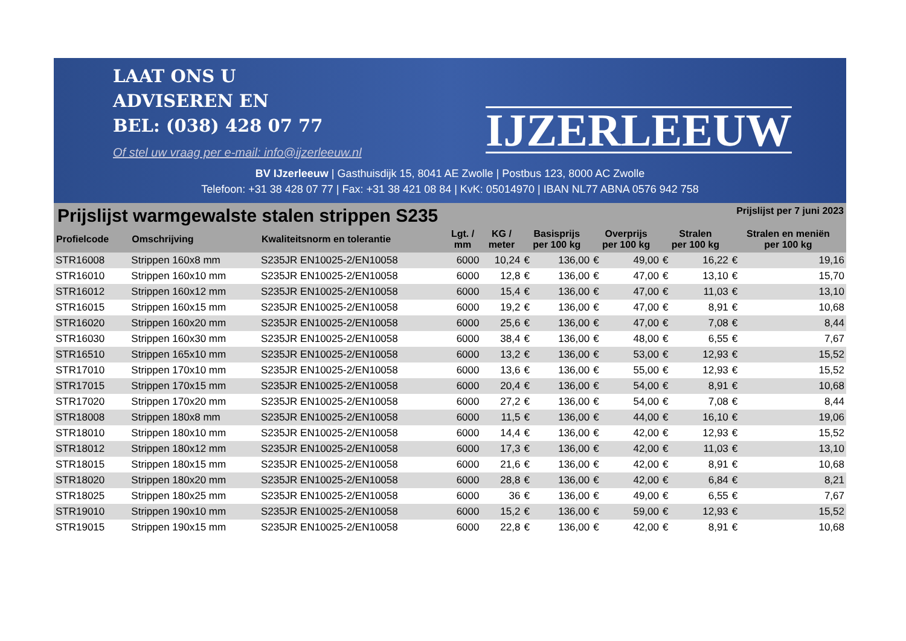LAAT ONS U
ADVISEREN EN
BEL: (038) 428 07 77
Of stel uw vraag per e-mail: info@ijzerleeuw.nl
IJZERLEEUW
BV IJzerleeuw | Gasthuisdijk 15, 8041 AE Zwolle | Postbus 123, 8000 AC Zwolle
Telefoon: +31 38 428 07 77 | Fax: +31 38 421 08 84 | KvK: 05014970 | IBAN NL77 ABNA 0576 942 758
Prijslijst warmgewalste stalen strippen S235
Prijslijst per 7 juni 2023
| Profielcode | Omschrijving | Kwaliteitsnorm en tolerantie | Lgt. / mm | KG / meter | Basisprijs per 100 kg | | Overprijs per 100 kg | | Stralen per 100 kg | | Stralen en meniën per 100 kg | |
| --- | --- | --- | --- | --- | --- | --- | --- | --- | --- | --- | --- | --- |
| STR16008 | Strippen 160x8 mm | S235JR EN10025-2/EN10058 | 6000 | 10,24 | € | 136,00 | € | 49,00 | € | 16,22 | € | 19,16 |
| STR16010 | Strippen 160x10 mm | S235JR EN10025-2/EN10058 | 6000 | 12,8 | € | 136,00 | € | 47,00 | € | 13,10 | € | 15,70 |
| STR16012 | Strippen 160x12 mm | S235JR EN10025-2/EN10058 | 6000 | 15,4 | € | 136,00 | € | 47,00 | € | 11,03 | € | 13,10 |
| STR16015 | Strippen 160x15 mm | S235JR EN10025-2/EN10058 | 6000 | 19,2 | € | 136,00 | € | 47,00 | € | 8,91 | € | 10,68 |
| STR16020 | Strippen 160x20 mm | S235JR EN10025-2/EN10058 | 6000 | 25,6 | € | 136,00 | € | 47,00 | € | 7,08 | € | 8,44 |
| STR16030 | Strippen 160x30 mm | S235JR EN10025-2/EN10058 | 6000 | 38,4 | € | 136,00 | € | 48,00 | € | 6,55 | € | 7,67 |
| STR16510 | Strippen 165x10 mm | S235JR EN10025-2/EN10058 | 6000 | 13,2 | € | 136,00 | € | 53,00 | € | 12,93 | € | 15,52 |
| STR17010 | Strippen 170x10 mm | S235JR EN10025-2/EN10058 | 6000 | 13,6 | € | 136,00 | € | 55,00 | € | 12,93 | € | 15,52 |
| STR17015 | Strippen 170x15 mm | S235JR EN10025-2/EN10058 | 6000 | 20,4 | € | 136,00 | € | 54,00 | € | 8,91 | € | 10,68 |
| STR17020 | Strippen 170x20 mm | S235JR EN10025-2/EN10058 | 6000 | 27,2 | € | 136,00 | € | 54,00 | € | 7,08 | € | 8,44 |
| STR18008 | Strippen 180x8 mm | S235JR EN10025-2/EN10058 | 6000 | 11,5 | € | 136,00 | € | 44,00 | € | 16,10 | € | 19,06 |
| STR18010 | Strippen 180x10 mm | S235JR EN10025-2/EN10058 | 6000 | 14,4 | € | 136,00 | € | 42,00 | € | 12,93 | € | 15,52 |
| STR18012 | Strippen 180x12 mm | S235JR EN10025-2/EN10058 | 6000 | 17,3 | € | 136,00 | € | 42,00 | € | 11,03 | € | 13,10 |
| STR18015 | Strippen 180x15 mm | S235JR EN10025-2/EN10058 | 6000 | 21,6 | € | 136,00 | € | 42,00 | € | 8,91 | € | 10,68 |
| STR18020 | Strippen 180x20 mm | S235JR EN10025-2/EN10058 | 6000 | 28,8 | € | 136,00 | € | 42,00 | € | 6,84 | € | 8,21 |
| STR18025 | Strippen 180x25 mm | S235JR EN10025-2/EN10058 | 6000 | 36 | € | 136,00 | € | 49,00 | € | 6,55 | € | 7,67 |
| STR19010 | Strippen 190x10 mm | S235JR EN10025-2/EN10058 | 6000 | 15,2 | € | 136,00 | € | 59,00 | € | 12,93 | € | 15,52 |
| STR19015 | Strippen 190x15 mm | S235JR EN10025-2/EN10058 | 6000 | 22,8 | € | 136,00 | € | 42,00 | € | 8,91 | € | 10,68 |